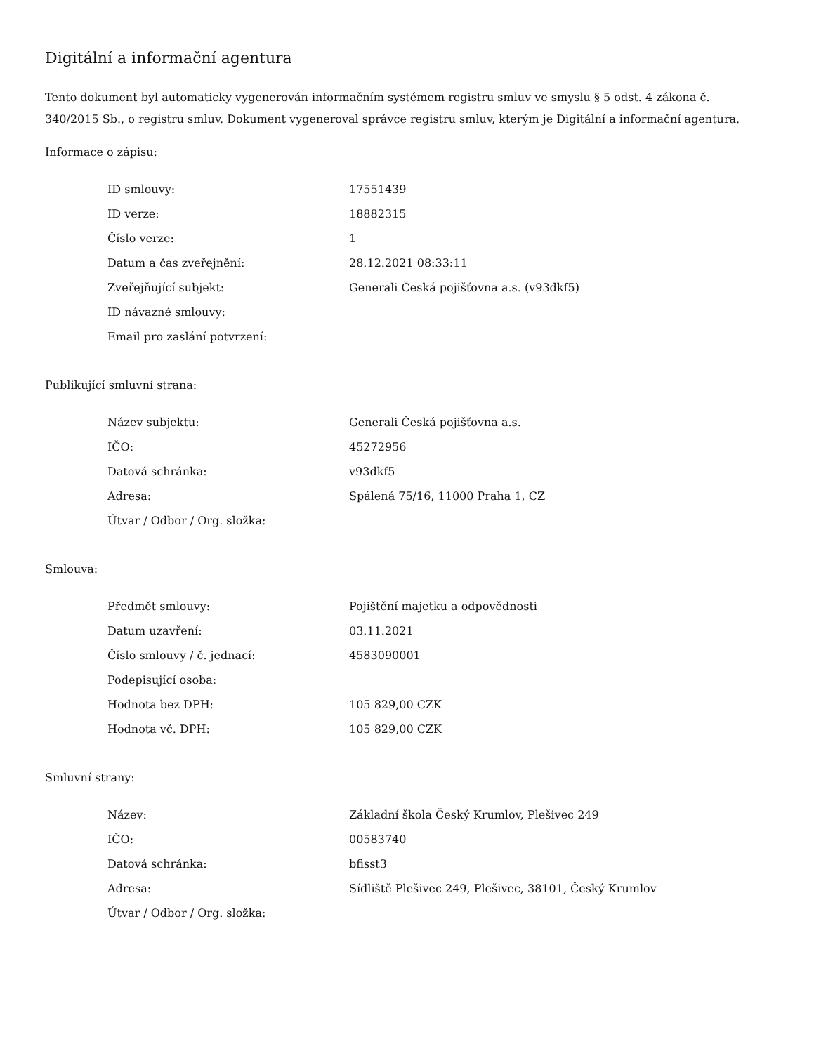Digitální a informační agentura
Tento dokument byl automaticky vygenerován informačním systémem registru smluv ve smyslu § 5 odst. 4 zákona č. 340/2015 Sb., o registru smluv. Dokument vygeneroval správce registru smluv, kterým je Digitální a informační agentura.
Informace o zápisu:
| ID smlouvy: | 17551439 |
| ID verze: | 18882315 |
| Číslo verze: | 1 |
| Datum a čas zveřejnění: | 28.12.2021 08:33:11 |
| Zveřejňující subjekt: | Generali Česká pojišťovna a.s. (v93dkf5) |
| ID návazné smlouvy: | |
| Email pro zaslání potvrzení: | |
Publikující smluvní strana:
| Název subjektu: | Generali Česká pojišťovna a.s. |
| IČO: | 45272956 |
| Datová schránka: | v93dkf5 |
| Adresa: | Spálená 75/16, 11000 Praha 1, CZ |
| Útvar / Odbor / Org. složka: | |
Smlouva:
| Předmět smlouvy: | Pojištění majetku a odpovědnosti |
| Datum uzavření: | 03.11.2021 |
| Číslo smlouvy / č. jednací: | 4583090001 |
| Podepisující osoba: | |
| Hodnota bez DPH: | 105 829,00 CZK |
| Hodnota vč. DPH: | 105 829,00 CZK |
Smluvní strany:
| Název: | Základní škola Český Krumlov, Plešivec 249 |
| IČO: | 00583740 |
| Datová schránka: | bfisst3 |
| Adresa: | Sídliště Plešivec 249, Plešivec, 38101, Český Krumlov |
| Útvar / Odbor / Org. složka: | |